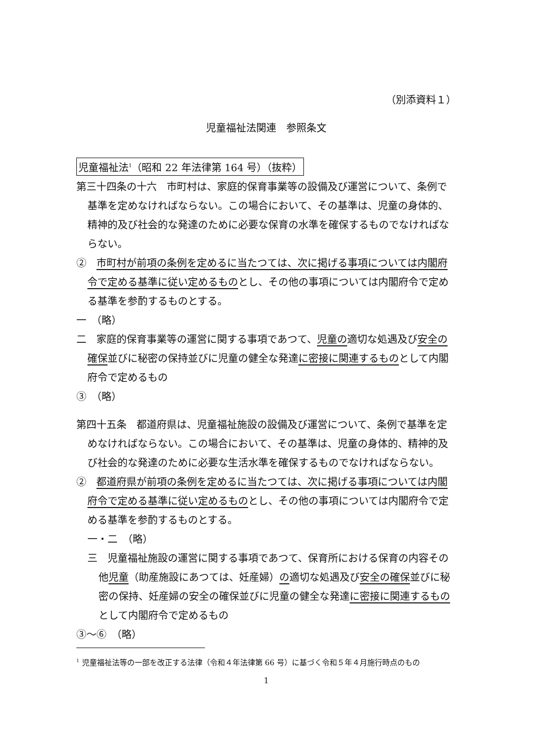（別添資料１）
児童福祉法関連　参照条文
児童福祉法<sup>1</sup>（昭和 22 年法律第 164 号）（抜粋）
第三十四条の十六　市町村は、家庭的保育事業等の設備及び運営について、条例で基準を定めなければならない。この場合において、その基準は、児童の身体的、精神的及び社会的な発達のために必要な保育の水準を確保するものでなければならない。
②　市町村が前項の条例を定めるに当たつては、次に掲げる事項については内閣府令で定める基準に従い定めるものとし、その他の事項については内閣府令で定める基準を参酌するものとする。
一　（略）
二　家庭的保育事業等の運営に関する事項であつて、児童の適切な処遇及び安全の確保並びに秘密の保持並びに児童の健全な発達に密接に関連するものとして内閣府令で定めるもの
③　（略）
第四十五条　都道府県は、児童福祉施設の設備及び運営について、条例で基準を定めなければならない。この場合において、その基準は、児童の身体的、精神的及び社会的な発達のために必要な生活水準を確保するものでなければならない。
②　都道府県が前項の条例を定めるに当たつては、次に掲げる事項については内閣府令で定める基準に従い定めるものとし、その他の事項については内閣府令で定める基準を参酌するものとする。
一・二　（略）
三　児童福祉施設の運営に関する事項であつて、保育所における保育の内容その他児童（助産施設にあつては、妊産婦）の適切な処遇及び安全の確保並びに秘密の保持、妊産婦の安全の確保並びに児童の健全な発達に密接に関連するものとして内閣府令で定めるもの
③〜⑥　（略）
<sup>1</sup> 児童福祉法等の一部を改正する法律（令和４年法律第 66 号）に基づく令和５年４月施行時点のもの
1